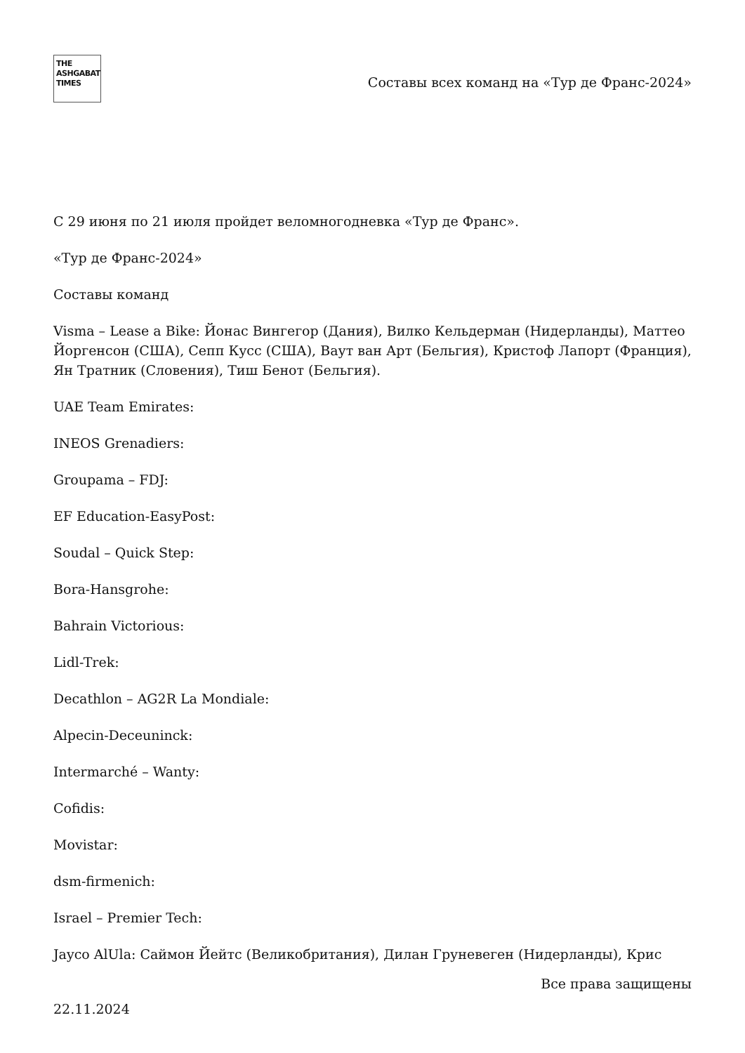THE
ASHGABAT
TIMES
Составы всех команд на «Тур де Франс-2024»
С 29 июня по 21 июля пройдет веломногодневка «Тур де Франс».
«Тур де Франс-2024»
Составы команд
Visma – Lease a Bike: Йонас Вингегор (Дания), Вилко Кельдерман (Нидерланды), Маттео Йоргенсон (США), Сепп Кусс (США), Ваут ван Арт (Бельгия), Кристоф Лапорт (Франция), Ян Тратник (Словения), Тиш Бенот (Бельгия).
UAE Team Emirates:
INEOS Grenadiers:
Groupama – FDJ:
EF Education-EasyPost:
Soudal – Quick Step:
Bora-Hansgrohe:
Bahrain Victorious:
Lidl-Trek:
Decathlon – AG2R La Mondiale:
Alpecin-Deceuninck:
Intermarché – Wanty:
Cofidis:
Movistar:
dsm-firmenich:
Israel – Premier Tech:
Jayco AlUla: Саймон Йейтс (Великобритания), Дилан Груневеген (Нидерланды), Крис
Все права защищены
22.11.2024